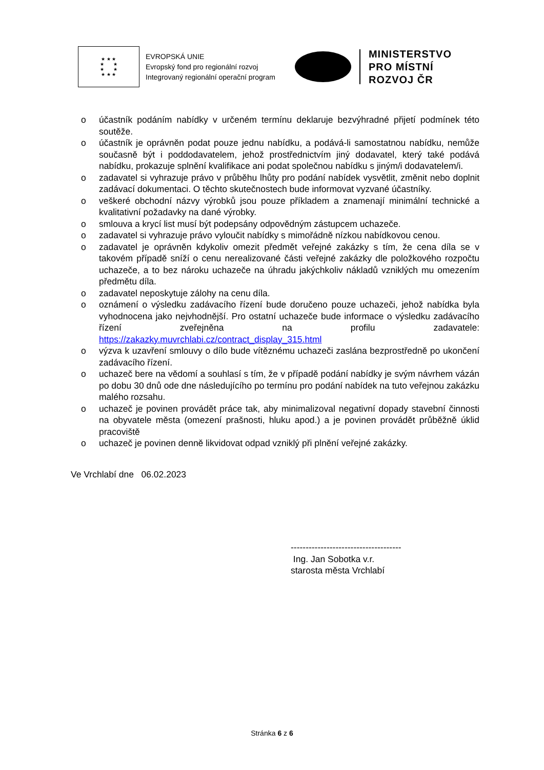★ ★ ★
★ ★
★ ★
★ ★ ★
EVROPSKÁ UNIE
Evropský fond pro regionální rozvoj
Integrovaný regionální operační program
MINISTERSTVO
PRO MÍSTNÍ
ROZVOJ ČR
o účastník podáním nabídky v určeném termínu deklaruje bezvýhradné přijetí podmínek této soutěže.
o účastník je oprávněn podat pouze jednu nabídku, a podává-li samostatnou nabídku, nemůže současně být i poddodavatelem, jehož prostřednictvím jiný dodavatel, který také podává nabídku, prokazuje splnění kvalifikace ani podat společnou nabídku s jiným/i dodavatelem/i.
o zadavatel si vyhrazuje právo v průběhu lhůty pro podání nabídek vysvětlit, změnit nebo doplnit zadávací dokumentaci. O těchto skutečnostech bude informovat vyzvané účastníky.
o veškeré obchodní názvy výrobků jsou pouze příkladem a znamenají minimální technické a kvalitativní požadavky na dané výrobky.
o smlouva a krycí list musí být podepsány odpovědným zástupcem uchazeče.
o zadavatel si vyhrazuje právo vyloučit nabídky s mimořádně nízkou nabídkovou cenou.
o zadavatel je oprávněn kdykoliv omezit předmět veřejné zakázky s tím, že cena díla se v takovém případě sníží o cenu nerealizované části veřejné zakázky dle položkového rozpočtu uchazeče, a to bez nároku uchazeče na úhradu jakýchkoliv nákladů vzniklých mu omezením předmětu díla.
o zadavatel neposkytuje zálohy na cenu díla.
o oznámení o výsledku zadávacího řízení bude doručeno pouze uchazeči, jehož nabídka byla vyhodnocena jako nejvhodnější. Pro ostatní uchazeče bude informace o výsledku zadávacího řízení zveřejněna na profilu zadavatele: https://zakazky.muvrchlabi.cz/contract_display_315.html
o výzva k uzavření smlouvy o dílo bude vítěznému uchazeči zaslána bezprostředně po ukončení zadávacího řízení.
o uchazeč bere na vědomí a souhlasí s tím, že v případě podání nabídky je svým návrhem vázán po dobu 30 dnů ode dne následujícího po termínu pro podání nabídek na tuto veřejnou zakázku malého rozsahu.
o uchazeč je povinen provádět práce tak, aby minimalizoval negativní dopady stavební činnosti na obyvatele města (omezení prašnosti, hluku apod.) a je povinen provádět průběžně úklid pracoviště
o uchazeč je povinen denně likvidovat odpad vzniklý při plnění veřejné zakázky.
Ve Vrchlabí dne 06.02.2023
-------------------------------------
Ing. Jan Sobotka v.r.
starosta města Vrchlabí
Stránka 6 z 6